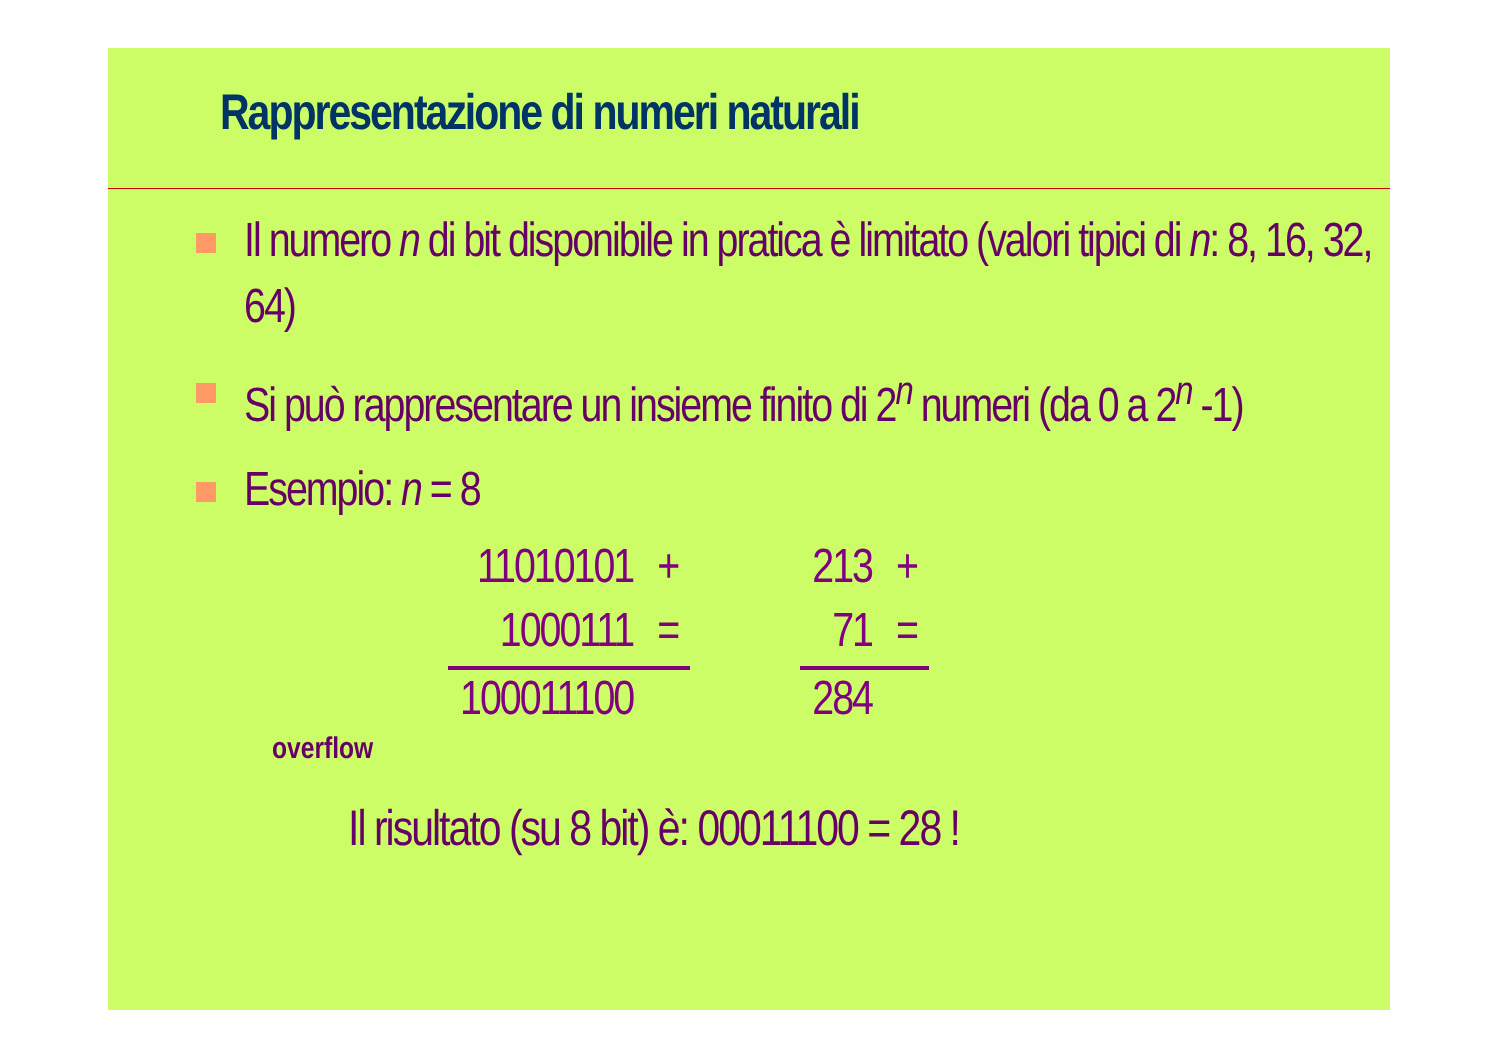Rappresentazione di numeri naturali
Il numero n di bit disponibile in pratica è limitato (valori tipici di n: 8, 16, 32, 64)
Si può rappresentare un insieme finito di 2<sup>n</sup> numeri (da 0 a 2<sup>n</sup> -1)
Esempio: n = 8
| 11010101 | + |
| 1000111 | = |
| 100011100 | |
| 213 | + |
| 71 | = |
| 284 | |
overflow
Il risultato (su 8 bit) è: 00011100 = 28 !